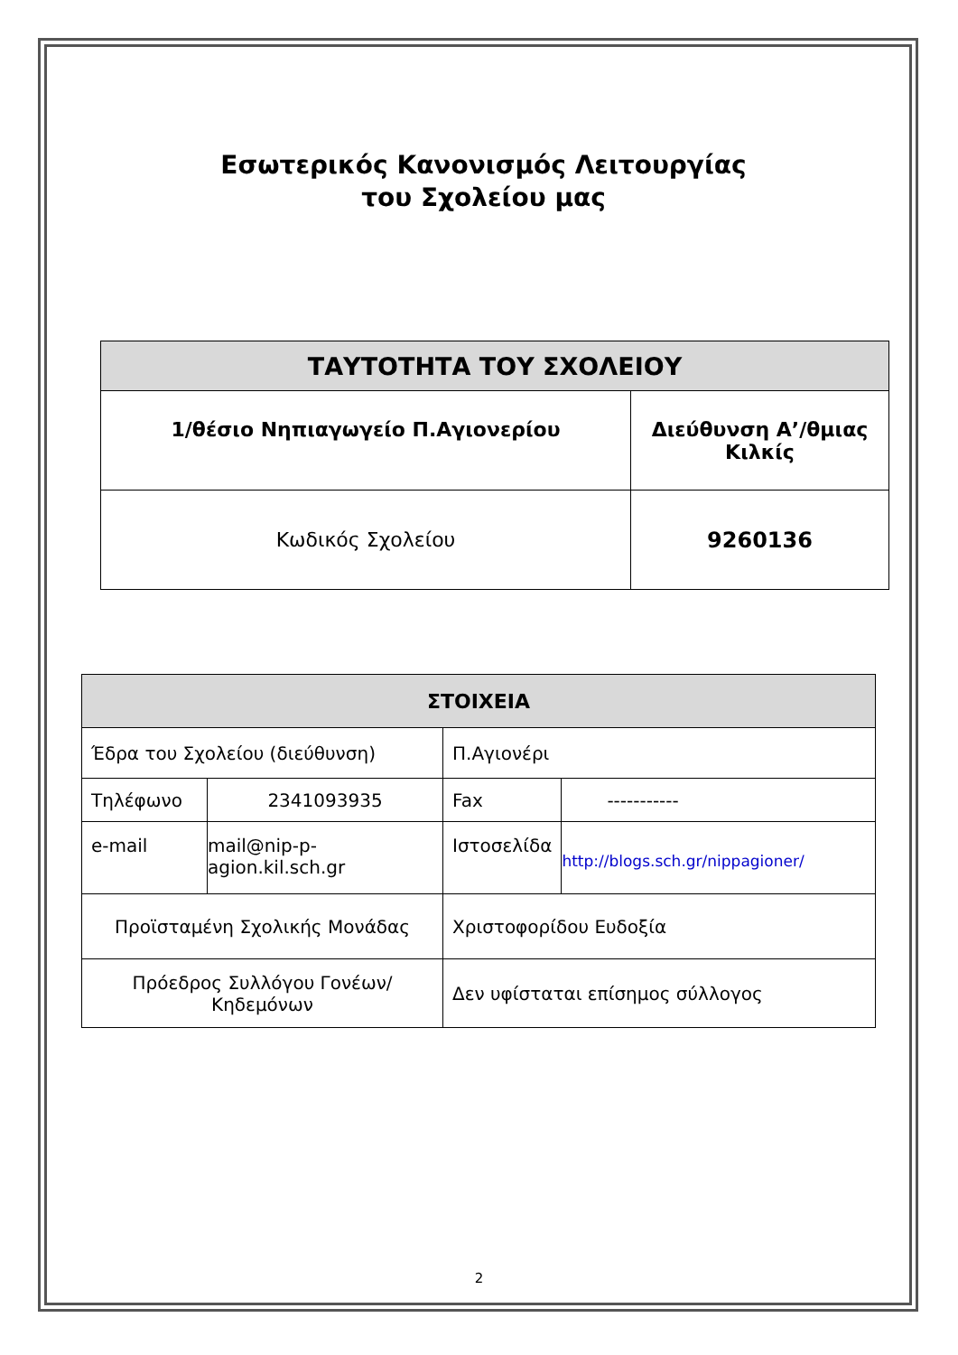Εσωτερικός Κανονισμός Λειτουργίας
του Σχολείου μας
| ΤΑΥΤΟΤΗΤΑ ΤΟΥ ΣΧΟΛΕΙΟΥ | |
| --- | --- |
| 1/θέσιο Νηπιαγωγείο Π.Αγιονερίου | Διεύθυνση Α’/θμιας Κιλκίς |
| Κωδικός Σχολείου | 9260136 |
| ΣΤΟΙΧΕΙΑ | | | |
| --- | --- | --- | --- |
| Έδρα του Σχολείου (διεύθυνση) | | Π.Αγιονέρι | |
| Τηλέφωνο | 2341093935 | Fax | ----------- |
| e-mail | mail@nip-p-agion.kil.sch.gr | Ιστοσελίδα | http://blogs.sch.gr/nippagioner/ |
| Προϊσταμένη Σχολικής Μονάδας | | Χριστοφορίδου Ευδοξία | |
| Πρόεδρος Συλλόγου Γονέων/Κηδεμόνων | | Δεν υφίσταται επίσημος σύλλογος | |
2